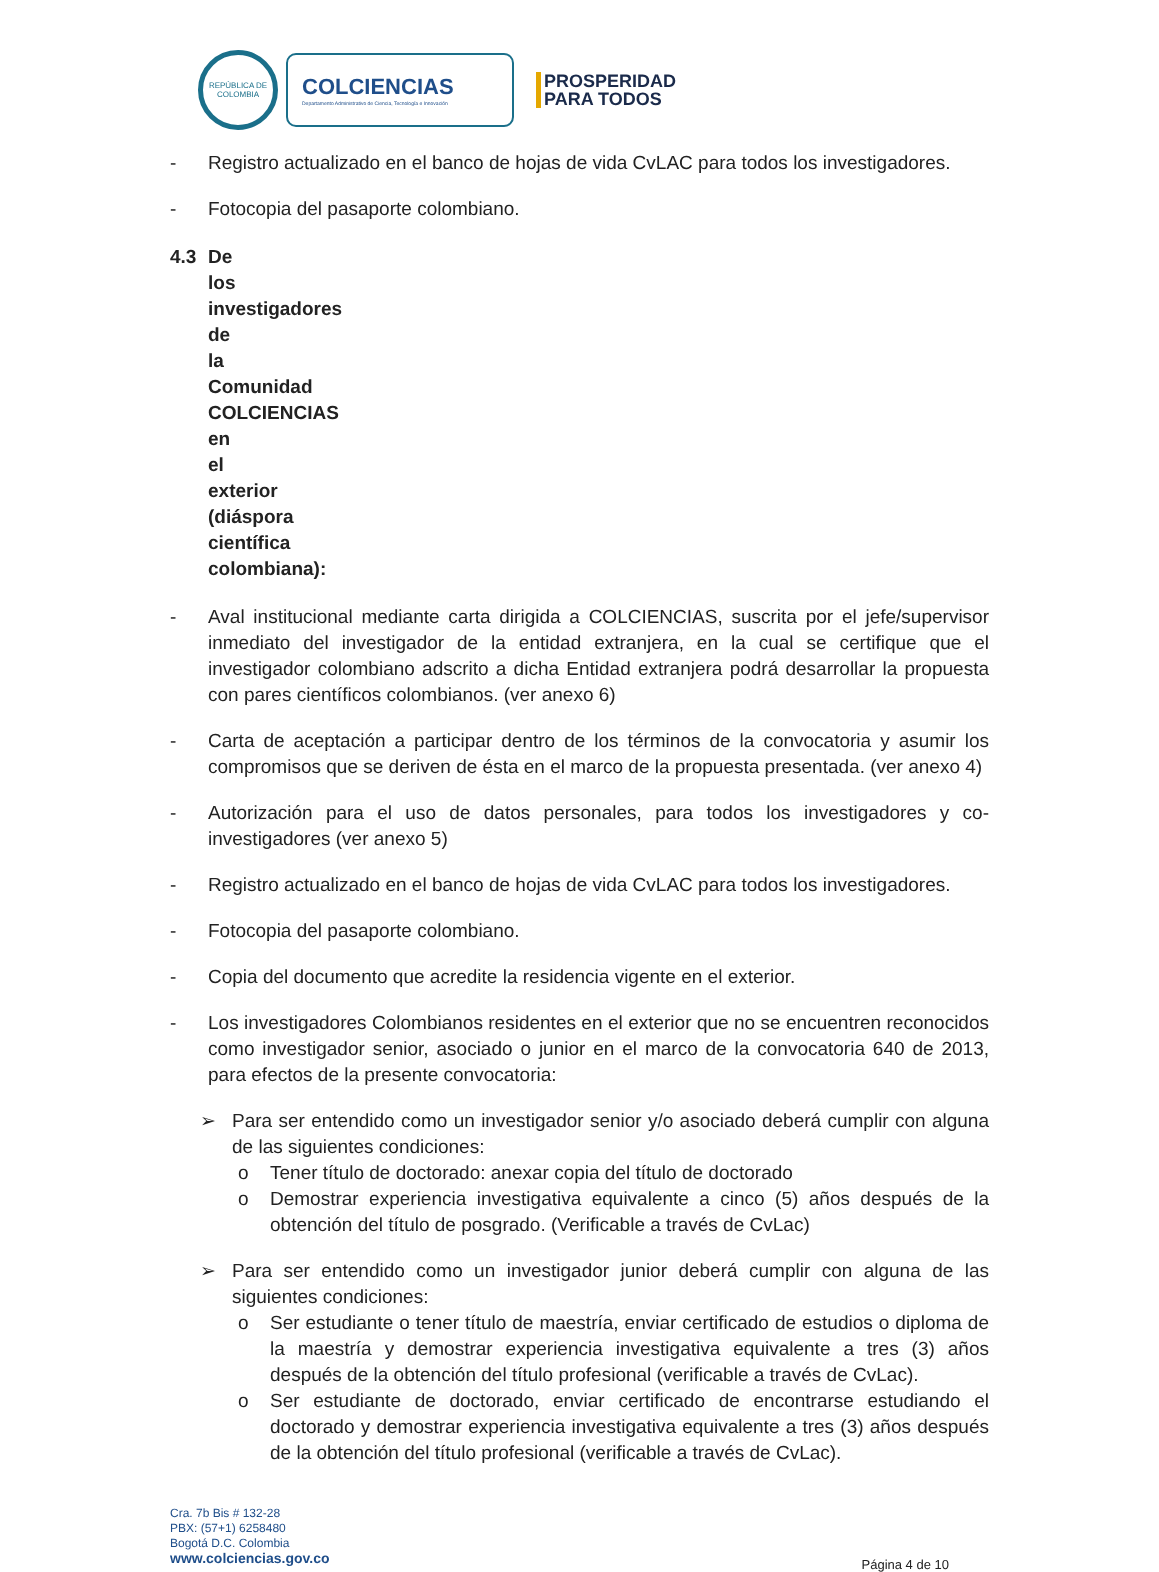REPÚBLICA DE COLOMBIA
COLCIENCIAS
Departamento Administrativo de Ciencia, Tecnología e Innovación
PROSPERIDAD
PARA TODOS
- Registro actualizado en el banco de hojas de vida CvLAC para todos los investigadores.
- Fotocopia del pasaporte colombiano.
4.3 De los investigadores de la Comunidad COLCIENCIAS en el exterior (diáspora científica colombiana):
- Aval institucional mediante carta dirigida a COLCIENCIAS, suscrita por el jefe/supervisor inmediato del investigador de la entidad extranjera, en la cual se certifique que el investigador colombiano adscrito a dicha Entidad extranjera podrá desarrollar la propuesta con pares científicos colombianos. (ver anexo 6)
- Carta de aceptación a participar dentro de los términos de la convocatoria y asumir los compromisos que se deriven de ésta en el marco de la propuesta presentada. (ver anexo 4)
- Autorización para el uso de datos personales, para todos los investigadores y co-investigadores (ver anexo 5)
- Registro actualizado en el banco de hojas de vida CvLAC para todos los investigadores.
- Fotocopia del pasaporte colombiano.
- Copia del documento que acredite la residencia vigente en el exterior.
- Los investigadores Colombianos residentes en el exterior que no se encuentren reconocidos como investigador senior, asociado o junior en el marco de la convocatoria 640 de 2013, para efectos de la presente convocatoria:
➢ Para ser entendido como un investigador senior y/o asociado deberá cumplir con alguna de las siguientes condiciones:
o Tener título de doctorado: anexar copia del título de doctorado
o Demostrar experiencia investigativa equivalente a cinco (5) años después de la obtención del título de posgrado. (Verificable a través de CvLac)
➢ Para ser entendido como un investigador junior deberá cumplir con alguna de las siguientes condiciones:
o Ser estudiante o tener título de maestría, enviar certificado de estudios o diploma de la maestría y demostrar experiencia investigativa equivalente a tres (3) años después de la obtención del título profesional (verificable a través de CvLac).
o Ser estudiante de doctorado, enviar certificado de encontrarse estudiando el doctorado y demostrar experiencia investigativa equivalente a tres (3) años después de la obtención del título profesional (verificable a través de CvLac).
Cra. 7b Bis # 132-28
PBX: (57+1) 6258480
Bogotá D.C. Colombia
www.colciencias.gov.co
Página 4 de 10